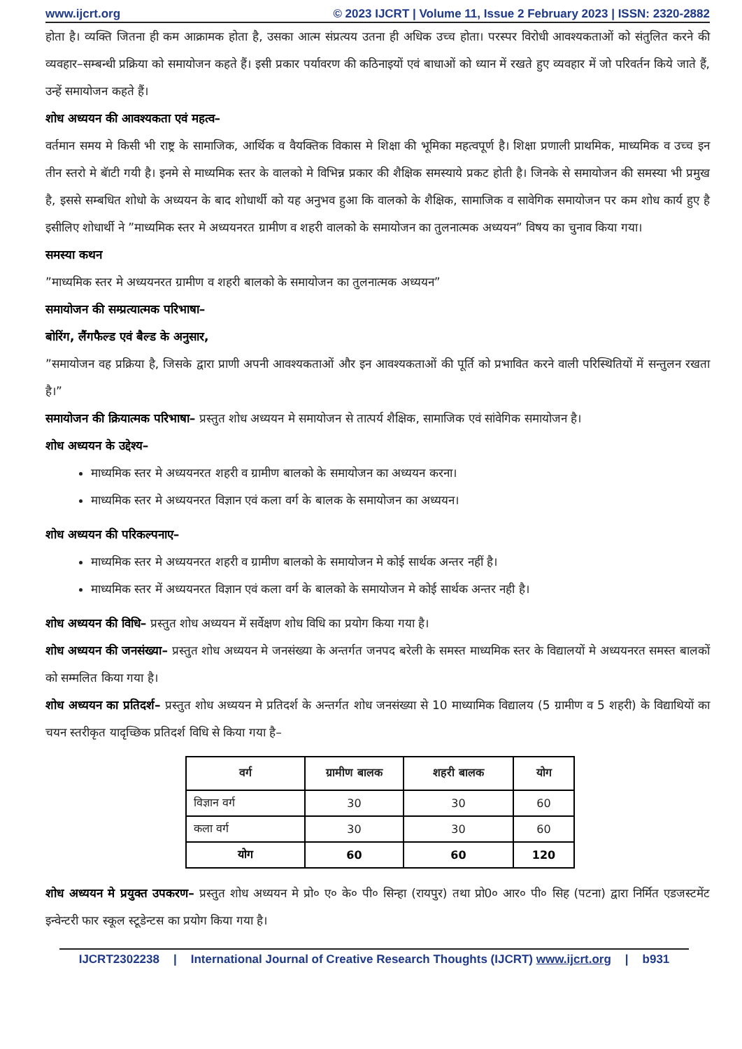www.ijcrt.org © 2023 IJCRT | Volume 11, Issue 2 February 2023 | ISSN: 2320-2882
होता है। व्यक्ति जितना ही कम आक्रामक होता है, उसका आत्म संप्रत्यय उतना ही अधिक उच्च होता। परस्पर विरोधी आवश्यकताओं को संतुलित करने की व्यवहार–सम्बन्धी प्रक्रिया को समायोजन कहते हैं। इसी प्रकार पर्यावरण की कठिनाइयों एवं बाधाओं को ध्यान में रखते हुए व्यवहार में जो परिवर्तन किये जाते हैं, उन्हें समायोजन कहते हैं।
शोध अध्ययन की आवश्यकता एवं महत्व–
वर्तमान समय मे किसी भी राष्ट्र के सामाजिक, आर्थिक व वैयक्तिक विकास मे शिक्षा की भूमिका महत्वपूर्ण है। शिक्षा प्रणाली प्राथमिक, माध्यमिक व उच्च इन तीन स्तरो मे बॅाटी गयी है। इनमे से माध्यमिक स्तर के वालको मे विभिन्न प्रकार की शैक्षिक समस्याये प्रकट होती है। जिनके से समायोजन की समस्या भी प्रमुख है, इससे सम्बधित शोधो के अध्ययन के बाद शोधार्थी को यह अनुभव हुआ कि वालको के शैक्षिक, सामाजिक व सावेगिक समायोजन पर कम शोध कार्य हुए है इसीलिए शोधार्थी ने ”माध्यमिक स्तर मे अध्ययनरत ग्रामीण व शहरी वालको के समायोजन का तुलनात्मक अध्ययन” विषय का चुनाव किया गया।
समस्या कथन
”माध्यमिक स्तर मे अध्ययनरत ग्रामीण व शहरी बालको के समायोजन का तुलनात्मक अध्ययन”
समायोजन की सम्प्रत्यात्मक परिभाषा–
बोरिंग, लैंगफैल्ड एवं बैल्ड के अनुसार,
”समायोजन वह प्रक्रिया है, जिसके द्वारा प्राणी अपनी आवश्यकताओं और इन आवश्यकताओं की पूर्ति को प्रभावित करने वाली परिस्थितियों में सन्तुलन रखता है।”
समायोजन की क्रियात्मक परिभाषा– प्रस्तुत शोध अध्ययन मे समायोजन से तात्पर्य शैक्षिक, सामाजिक एवं सांवेगिक समायोजन है।
शोध अध्ययन के उद्देश्य–
माध्यमिक स्तर मे अध्ययनरत शहरी व ग्रामीण बालको के समायोजन का अध्ययन करना।
माध्यमिक स्तर मे अध्ययनरत विज्ञान एवं कला वर्ग के बालक के समायोजन का अध्ययन।
शोध अध्ययन की परिकल्पनाए–
माध्यमिक स्तर मे अध्ययनरत शहरी व ग्रामीण बालको के समायोजन मे कोई सार्थक अन्तर नहीं है।
माध्यमिक स्तर में अध्ययनरत विज्ञान एवं कला वर्ग के बालको के समायोजन मे कोई सार्थक अन्तर नही है।
शोध अध्ययन की विधि– प्रस्तुत शोध अध्ययन में सर्वेक्षण शोध विधि का प्रयोग किया गया है।
शोध अध्ययन की जनसंख्या– प्रस्तुत शोध अध्ययन मे जनसंख्या के अन्तर्गत जनपद बरेली के समस्त माध्यमिक स्तर के विद्यालयों मे अध्ययनरत समस्त बालकों को सम्मलित किया गया है।
शोध अध्ययन का प्रतिदर्श– प्रस्तुत शोध अध्ययन मे प्रतिदर्श के अन्तर्गत शोध जनसंख्या से 10 माध्यामिक विद्यालय (5 ग्रामीण व 5 शहरी) के विद्याथियों का चयन स्तरीकृत यादृच्छिक प्रतिदर्श विधि से किया गया है–
| वर्ग | ग्रामीण बालक | शहरी बालक | योग |
| --- | --- | --- | --- |
| विज्ञान वर्ग | 30 | 30 | 60 |
| कला वर्ग | 30 | 30 | 60 |
| योग | 60 | 60 | 120 |
शोध अध्ययन मे प्रयुक्त उपकरण– प्रस्तुत शोध अध्ययन मे प्रो० ए० के० पी० सिन्हा (रायपुर) तथा प्रो0० आर० पी० सिह (पटना) द्वारा निर्मित एडजस्टमेंट इन्वेन्टरी फार स्कूल स्टूडेन्टस का प्रयोग किया गया है।
IJCRT2302238 | International Journal of Creative Research Thoughts (IJCRT) www.ijcrt.org | b931